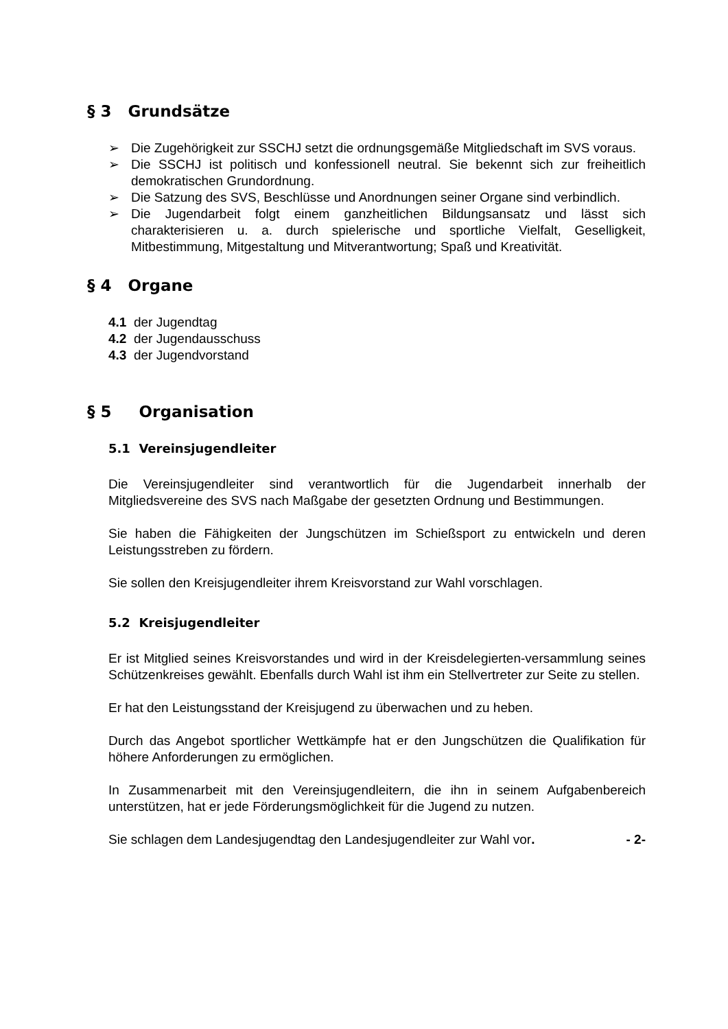§ 3 Grundsätze
➢ Die Zugehörigkeit zur SSCHJ setzt die ordnungsgemäße Mitgliedschaft im SVS voraus.
➢ Die SSCHJ ist politisch und konfessionell neutral. Sie bekennt sich zur freiheitlich demokratischen Grundordnung.
➢ Die Satzung des SVS, Beschlüsse und Anordnungen seiner Organe sind verbindlich.
➢ Die Jugendarbeit folgt einem ganzheitlichen Bildungsansatz und lässt sich charakterisieren u. a. durch spielerische und sportliche Vielfalt, Geselligkeit, Mitbestimmung, Mitgestaltung und Mitverantwortung; Spaß und Kreativität.
§ 4 Organe
4.1 der Jugendtag
4.2 der Jugendausschuss
4.3 der Jugendvorstand
§ 5 Organisation
5.1 Vereinsjugendleiter
Die Vereinsjugendleiter sind verantwortlich für die Jugendarbeit innerhalb der Mitgliedsvereine des SVS nach Maßgabe der gesetzten Ordnung und Bestimmungen.
Sie haben die Fähigkeiten der Jungschützen im Schießsport zu entwickeln und deren Leistungsstreben zu fördern.
Sie sollen den Kreisjugendleiter ihrem Kreisvorstand zur Wahl vorschlagen.
5.2 Kreisjugendleiter
Er ist Mitglied seines Kreisvorstandes und wird in der Kreisdelegierten-versammlung seines Schützenkreises gewählt. Ebenfalls durch Wahl ist ihm ein Stellvertreter zur Seite zu stellen.
Er hat den Leistungsstand der Kreisjugend zu überwachen und zu heben.
Durch das Angebot sportlicher Wettkämpfe hat er den Jungschützen die Qualifikation für höhere Anforderungen zu ermöglichen.
In Zusammenarbeit mit den Vereinsjugendleitern, die ihn in seinem Aufgabenbereich unterstützen, hat er jede Förderungsmöglichkeit für die Jugend zu nutzen.
Sie schlagen dem Landesjugendtag den Landesjugendleiter zur Wahl vor. - 2-